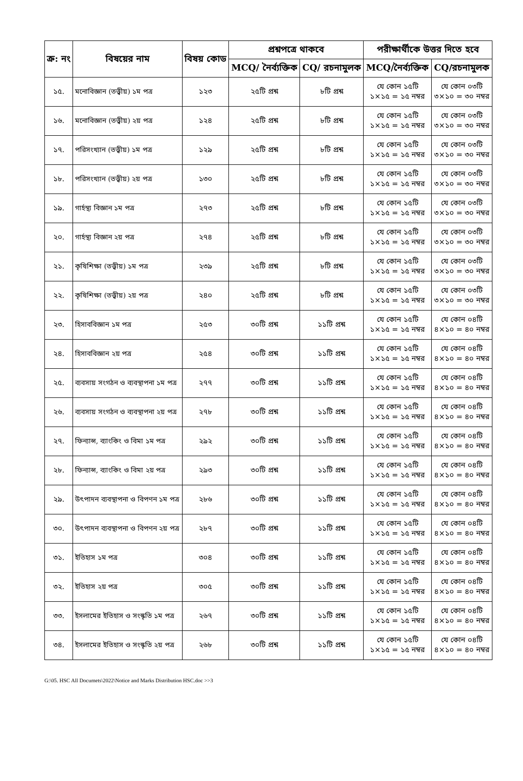| ক্র: নং | বিষয়ের নাম | বিষয় কোড | প্রশ্নপত্রে থাকবে | | পরীক্ষার্থীকে উত্তর দিতে হবে | |
| --- | --- | --- | --- | --- | --- | --- |
| | | | MCQ/ নৈর্ব্যক্তিক | CQ/ রচনামুলক | MCQ/নৈর্ব্যক্তিক | CQ/রচনামুলক |
| ১৫. | মনোবিজ্ঞান (তত্ত্বীয়) ১ম পত্র | ১২৩ | ২৫টি প্রশ্ন | ৮টি প্রশ্ন | যে কোন ১৫টি ১×১৫ = ১৫ নম্বর | যে কোন ০৩টি ৩×১০ = ৩০ নম্বর |
| ১৬. | মনোবিজ্ঞান (তত্ত্বীয়) ২য় পত্র | ১২৪ | ২৫টি প্রশ্ন | ৮টি প্রশ্ন | যে কোন ১৫টি ১×১৫ = ১৫ নম্বর | যে কোন ০৩টি ৩×১০ = ৩০ নম্বর |
| ১৭. | পরিসংখ্যান (তত্ত্বীয়) ১ম পত্র | ১২৯ | ২৫টি প্রশ্ন | ৮টি প্রশ্ন | যে কোন ১৫টি ১×১৫ = ১৫ নম্বর | যে কোন ০৩টি ৩×১০ = ৩০ নম্বর |
| ১৮. | পরিসংখ্যান (তত্ত্বীয়) ২য় পত্র | ১৩০ | ২৫টি প্রশ্ন | ৮টি প্রশ্ন | যে কোন ১৫টি ১×১৫ = ১৫ নম্বর | যে কোন ০৩টি ৩×১০ = ৩০ নম্বর |
| ১৯. | গার্হস্থ্য বিজ্ঞান ১ম পত্র | ২৭৩ | ২৫টি প্রশ্ন | ৮টি প্রশ্ন | যে কোন ১৫টি ১×১৫ = ১৫ নম্বর | যে কোন ০৩টি ৩×১০ = ৩০ নম্বর |
| ২০. | গার্হস্থ্য বিজ্ঞান ২য় পত্র | ২৭৪ | ২৫টি প্রশ্ন | ৮টি প্রশ্ন | যে কোন ১৫টি ১×১৫ = ১৫ নম্বর | যে কোন ০৩টি ৩×১০ = ৩০ নম্বর |
| ২১. | কৃষিশিক্ষা (তত্ত্বীয়) ১ম পত্র | ২৩৯ | ২৫টি প্রশ্ন | ৮টি প্রশ্ন | যে কোন ১৫টি ১×১৫ = ১৫ নম্বর | যে কোন ০৩টি ৩×১০ = ৩০ নম্বর |
| ২২. | কৃষিশিক্ষা (তত্ত্বীয়) ২য় পত্র | ২৪০ | ২৫টি প্রশ্ন | ৮টি প্রশ্ন | যে কোন ১৫টি ১×১৫ = ১৫ নম্বর | যে কোন ০৩টি ৩×১০ = ৩০ নম্বর |
| ২৩. | হিসাববিজ্ঞান ১ম পত্র | ২৫৩ | ৩০টি প্রশ্ন | ১১টি প্রশ্ন | যে কোন ১৫টি ১×১৫ = ১৫ নম্বর | যে কোন ০৪টি ৪×১০ = ৪০ নম্বর |
| ২৪. | হিসাববিজ্ঞান ২য় পত্র | ২৫৪ | ৩০টি প্রশ্ন | ১১টি প্রশ্ন | যে কোন ১৫টি ১×১৫ = ১৫ নম্বর | যে কোন ০৪টি ৪×১০ = ৪০ নম্বর |
| ২৫. | ব্যবসায় সংগঠন ও ব্যবস্থাপনা ১ম পত্র | ২৭৭ | ৩০টি প্রশ্ন | ১১টি প্রশ্ন | যে কোন ১৫টি ১×১৫ = ১৫ নম্বর | যে কোন ০৪টি ৪×১০ = ৪০ নম্বর |
| ২৬. | ব্যবসায় সংগঠন ও ব্যবস্থাপনা ২য় পত্র | ২৭৮ | ৩০টি প্রশ্ন | ১১টি প্রশ্ন | যে কোন ১৫টি ১×১৫ = ১৫ নম্বর | যে কোন ০৪টি ৪×১০ = ৪০ নম্বর |
| ২৭. | ফিন্যান্স, ব্যাংকিং ও বিমা ১ম পত্র | ২৯২ | ৩০টি প্রশ্ন | ১১টি প্রশ্ন | যে কোন ১৫টি ১×১৫ = ১৫ নম্বর | যে কোন ০৪টি ৪×১০ = ৪০ নম্বর |
| ২৮. | ফিন্যান্স, ব্যাংকিং ও বিমা ২য় পত্র | ২৯৩ | ৩০টি প্রশ্ন | ১১টি প্রশ্ন | যে কোন ১৫টি ১×১৫ = ১৫ নম্বর | যে কোন ০৪টি ৪×১০ = ৪০ নম্বর |
| ২৯. | উৎপাদন ব্যবস্থাপনা ও বিপণন ১ম পত্র | ২৮৬ | ৩০টি প্রশ্ন | ১১টি প্রশ্ন | যে কোন ১৫টি ১×১৫ = ১৫ নম্বর | যে কোন ০৪টি ৪×১০ = ৪০ নম্বর |
| ৩০. | উৎপাদন ব্যবস্থাপনা ও বিপণন ২য় পত্র | ২৮৭ | ৩০টি প্রশ্ন | ১১টি প্রশ্ন | যে কোন ১৫টি ১×১৫ = ১৫ নম্বর | যে কোন ০৪টি ৪×১০ = ৪০ নম্বর |
| ৩১. | ইতিহাস ১ম পত্র | ৩০৪ | ৩০টি প্রশ্ন | ১১টি প্রশ্ন | যে কোন ১৫টি ১×১৫ = ১৫ নম্বর | যে কোন ০৪টি ৪×১০ = ৪০ নম্বর |
| ৩২. | ইতিহাস ২য় পত্র | ৩০৫ | ৩০টি প্রশ্ন | ১১টি প্রশ্ন | যে কোন ১৫টি ১×১৫ = ১৫ নম্বর | যে কোন ০৪টি ৪×১০ = ৪০ নম্বর |
| ৩৩. | ইসলামের ইতিহাস ও সংস্কৃতি ১ম পত্র | ২৬৭ | ৩০টি প্রশ্ন | ১১টি প্রশ্ন | যে কোন ১৫টি ১×১৫ = ১৫ নম্বর | যে কোন ০৪টি ৪×১০ = ৪০ নম্বর |
| ৩৪. | ইসলামের ইতিহাস ও সংস্কৃতি ২য় পত্র | ২৬৮ | ৩০টি প্রশ্ন | ১১টি প্রশ্ন | যে কোন ১৫টি ১×১৫ = ১৫ নম্বর | যে কোন ০৪টি ৪×১০ = ৪০ নম্বর |
G:\05. HSC All Documets\2022\Notice and Marks Distribution HSC.doc >>3